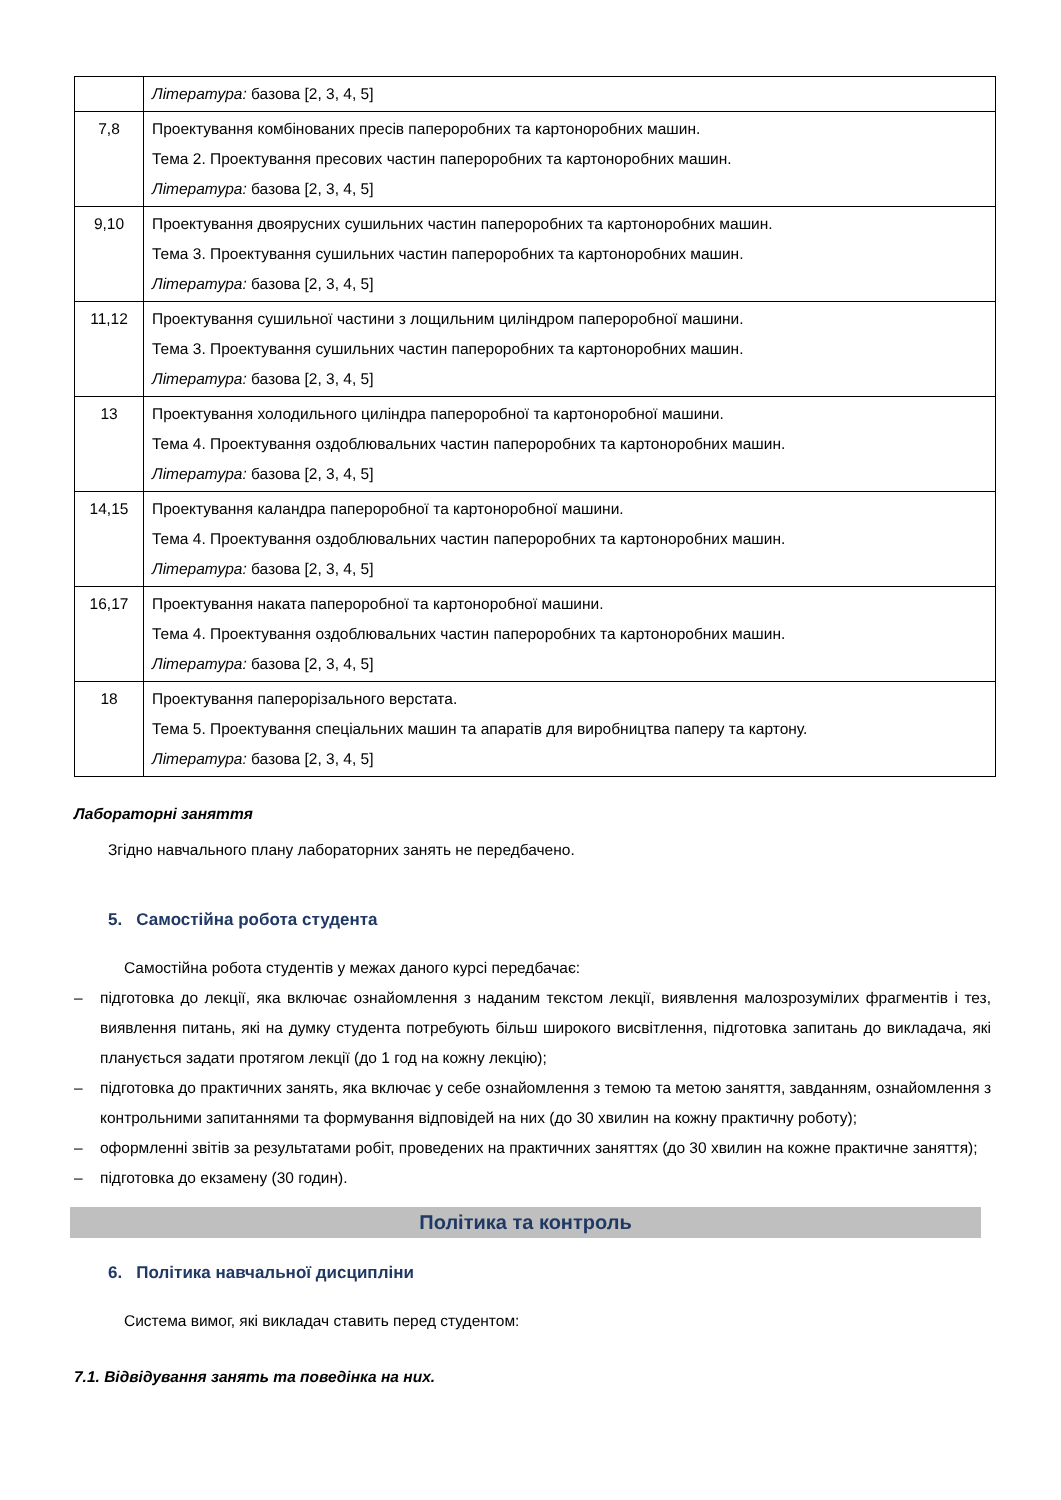| | Література: базова [2, 3, 4, 5] |
| 7,8 | Проектування комбінованих пресів папероробних та картоноробних машин. Тема 2. Проектування пресових частин папероробних та картоноробних машин. Література: базова [2, 3, 4, 5] |
| 9,10 | Проектування двоярусних сушильних частин папероробних та картоноробних машин. Тема 3. Проектування сушильних частин папероробних та картоноробних машин. Література: базова [2, 3, 4, 5] |
| 11,12 | Проектування сушильної частини з лощильним циліндром папероробної машини. Тема 3. Проектування сушильних частин папероробних та картоноробних машин. Література: базова [2, 3, 4, 5] |
| 13 | Проектування холодильного циліндра папероробної та картоноробної машини. Тема 4. Проектування оздоблювальних частин папероробних та картоноробних машин. Література: базова [2, 3, 4, 5] |
| 14,15 | Проектування каландра папероробної та картоноробної машини. Тема 4. Проектування оздоблювальних частин папероробних та картоноробних машин. Література: базова [2, 3, 4, 5] |
| 16,17 | Проектування наката папероробної та картоноробної машини. Тема 4. Проектування оздоблювальних частин папероробних та картоноробних машин. Література: базова [2, 3, 4, 5] |
| 18 | Проектування паперорізального верстата. Тема 5. Проектування спеціальних машин та апаратів для виробництва паперу та картону. Література: базова [2, 3, 4, 5] |
Лабораторні заняття
Згідно навчального плану лабораторних занять не передбачено.
5. Самостійна робота студента
Самостійна робота студентів у межах даного курсі передбачає:
– підготовка до лекції, яка включає ознайомлення з наданим текстом лекції, виявлення малозрозумілих фрагментів і тез, виявлення питань, які на думку студента потребують більш широкого висвітлення, підготовка запитань до викладача, які планується задати протягом лекції (до 1 год на кожну лекцію);
– підготовка до практичних занять, яка включає у себе ознайомлення з темою та метою заняття, завданням, ознайомлення з контрольними запитаннями та формування відповідей на них (до 30 хвилин на кожну практичну роботу);
– оформленні звітів за результатами робіт, проведених на практичних заняттях (до 30 хвилин на кожне практичне заняття);
– підготовка до екзамену (30 годин).
Політика та контроль
6. Політика навчальної дисципліни
Система вимог, які викладач ставить перед студентом:
7.1. Відвідування занять та поведінка на них.